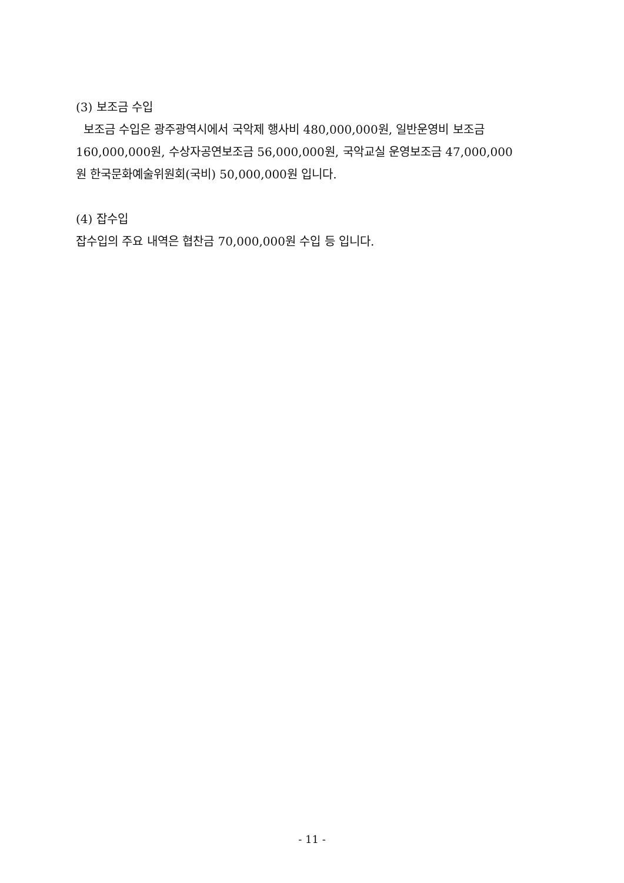(3) 보조금 수입
보조금 수입은 광주광역시에서 국악제 행사비 480,000,000원, 일반운영비 보조금 160,000,000원, 수상자공연보조금 56,000,000원, 국악교실 운영보조금 47,000,000원 한국문화예술위원회(국비) 50,000,000원 입니다.
(4) 잡수입
잡수입의 주요 내역은 협찬금 70,000,000원 수입 등 입니다.
- 11 -